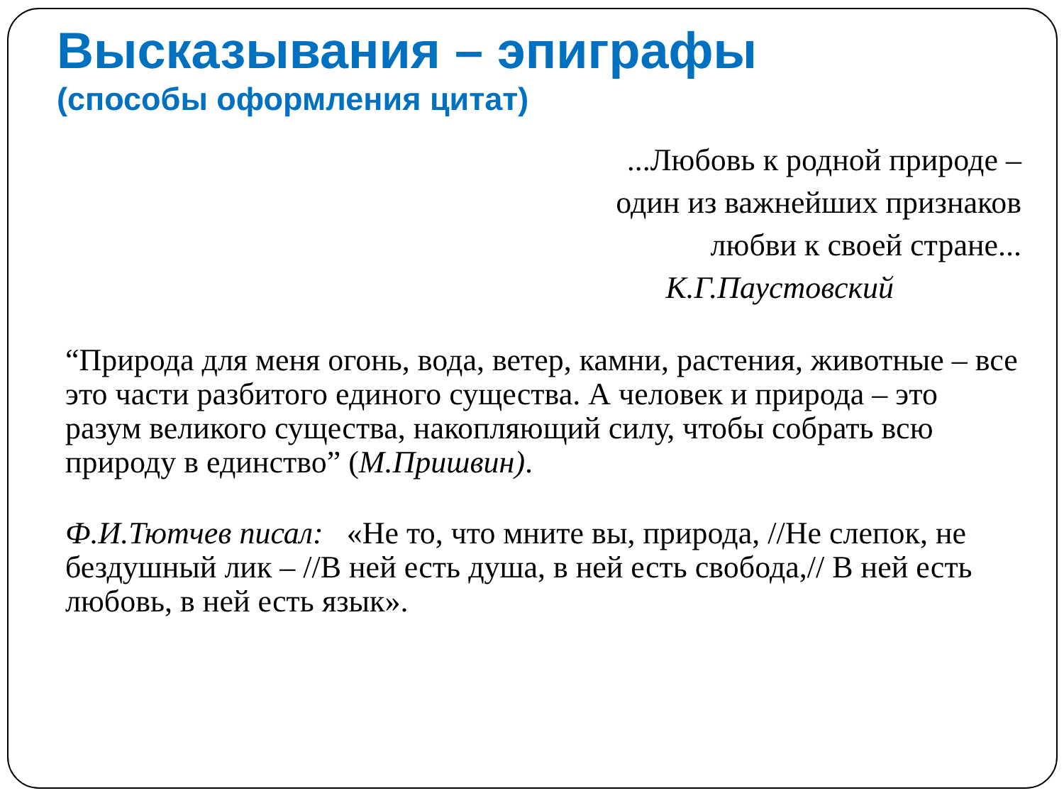Высказывания – эпиграфы
(способы оформления цитат)
...Любовь к родной природе –
один из важнейших признаков
любви к своей стране...
К.Г.Паустовский
“Природа для меня огонь, вода, ветер, камни, растения, животные – все это части разбитого единого существа. А человек и природа – это разум великого существа, накопляющий силу, чтобы собрать всю природу в единство” (М.Пришвин).
Ф.И.Тютчев писал: «Не то, что мните вы, природа, //Не слепок, не бездушный лик – //В ней есть душа, в ней есть свобода,// В ней есть любовь, в ней есть язык».